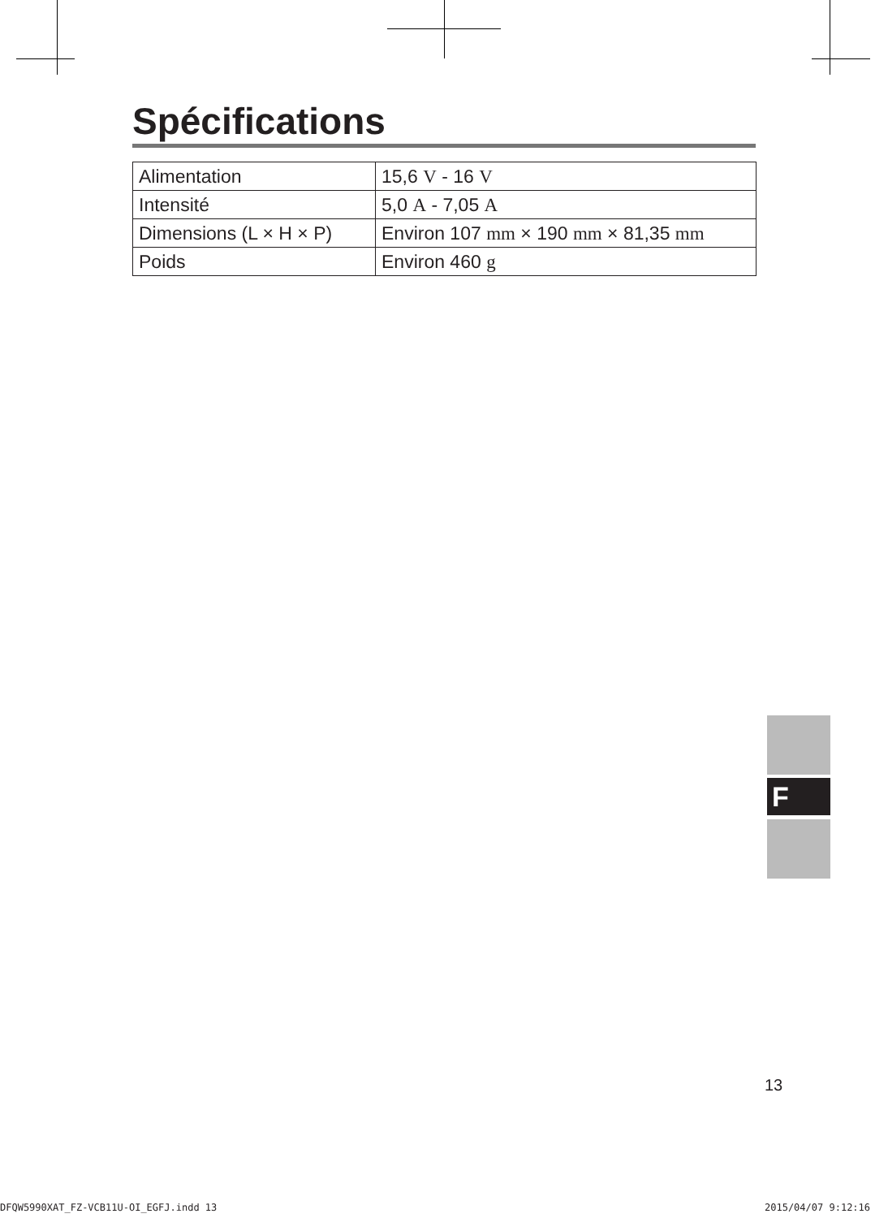Spécifications
| Alimentation | 15,6 V - 16 V |
| Intensité | 5,0 A - 7,05 A |
| Dimensions (L × H × P) | Environ 107 mm × 190 mm × 81,35 mm |
| Poids | Environ 460 g |
F
13
DFQW5990XAT_FZ-VCB11U-OI_EGFJ.indd 13
2015/04/07 9:12:16